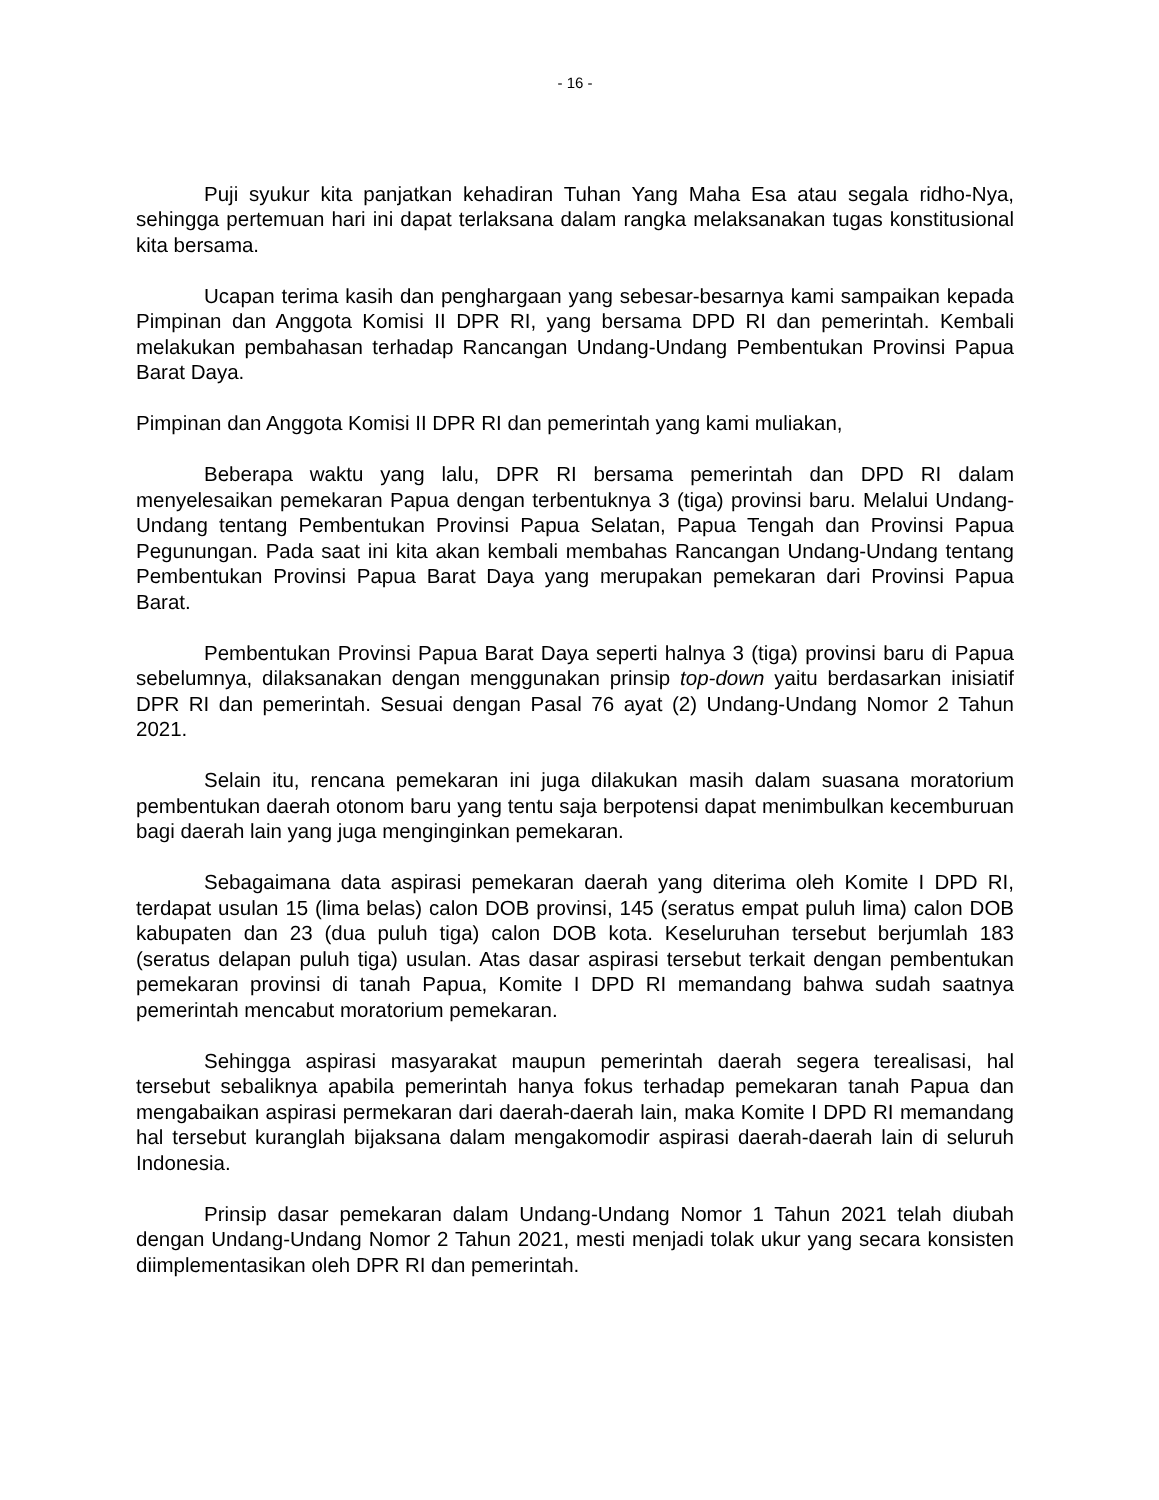- 16 -
Puji syukur kita panjatkan kehadiran Tuhan Yang Maha Esa atau segala ridho-Nya, sehingga pertemuan hari ini dapat terlaksana dalam rangka melaksanakan tugas konstitusional kita bersama.
Ucapan terima kasih dan penghargaan yang sebesar-besarnya kami sampaikan kepada Pimpinan dan Anggota Komisi II DPR RI, yang bersama DPD RI dan pemerintah. Kembali melakukan pembahasan terhadap Rancangan Undang-Undang Pembentukan Provinsi Papua Barat Daya.
Pimpinan dan Anggota Komisi II DPR RI dan pemerintah yang kami muliakan,
Beberapa waktu yang lalu, DPR RI bersama pemerintah dan DPD RI dalam menyelesaikan pemekaran Papua dengan terbentuknya 3 (tiga) provinsi baru. Melalui Undang-Undang tentang Pembentukan Provinsi Papua Selatan, Papua Tengah dan Provinsi Papua Pegunungan. Pada saat ini kita akan kembali membahas Rancangan Undang-Undang tentang Pembentukan Provinsi Papua Barat Daya yang merupakan pemekaran dari Provinsi Papua Barat.
Pembentukan Provinsi Papua Barat Daya seperti halnya 3 (tiga) provinsi baru di Papua sebelumnya, dilaksanakan dengan menggunakan prinsip top-down yaitu berdasarkan inisiatif DPR RI dan pemerintah. Sesuai dengan Pasal 76 ayat (2) Undang-Undang Nomor 2 Tahun 2021.
Selain itu, rencana pemekaran ini juga dilakukan masih dalam suasana moratorium pembentukan daerah otonom baru yang tentu saja berpotensi dapat menimbulkan kecemburuan bagi daerah lain yang juga menginginkan pemekaran.
Sebagaimana data aspirasi pemekaran daerah yang diterima oleh Komite I DPD RI, terdapat usulan 15 (lima belas) calon DOB provinsi, 145 (seratus empat puluh lima) calon DOB kabupaten dan 23 (dua puluh tiga) calon DOB kota. Keseluruhan tersebut berjumlah 183 (seratus delapan puluh tiga) usulan. Atas dasar aspirasi tersebut terkait dengan pembentukan pemekaran provinsi di tanah Papua, Komite I DPD RI memandang bahwa sudah saatnya pemerintah mencabut moratorium pemekaran.
Sehingga aspirasi masyarakat maupun pemerintah daerah segera terealisasi, hal tersebut sebaliknya apabila pemerintah hanya fokus terhadap pemekaran tanah Papua dan mengabaikan aspirasi permekaran dari daerah-daerah lain, maka Komite I DPD RI memandang hal tersebut kuranglah bijaksana dalam mengakomodir aspirasi daerah-daerah lain di seluruh Indonesia.
Prinsip dasar pemekaran dalam Undang-Undang Nomor 1 Tahun 2021 telah diubah dengan Undang-Undang Nomor 2 Tahun 2021, mesti menjadi tolak ukur yang secara konsisten diimplementasikan oleh DPR RI dan pemerintah.